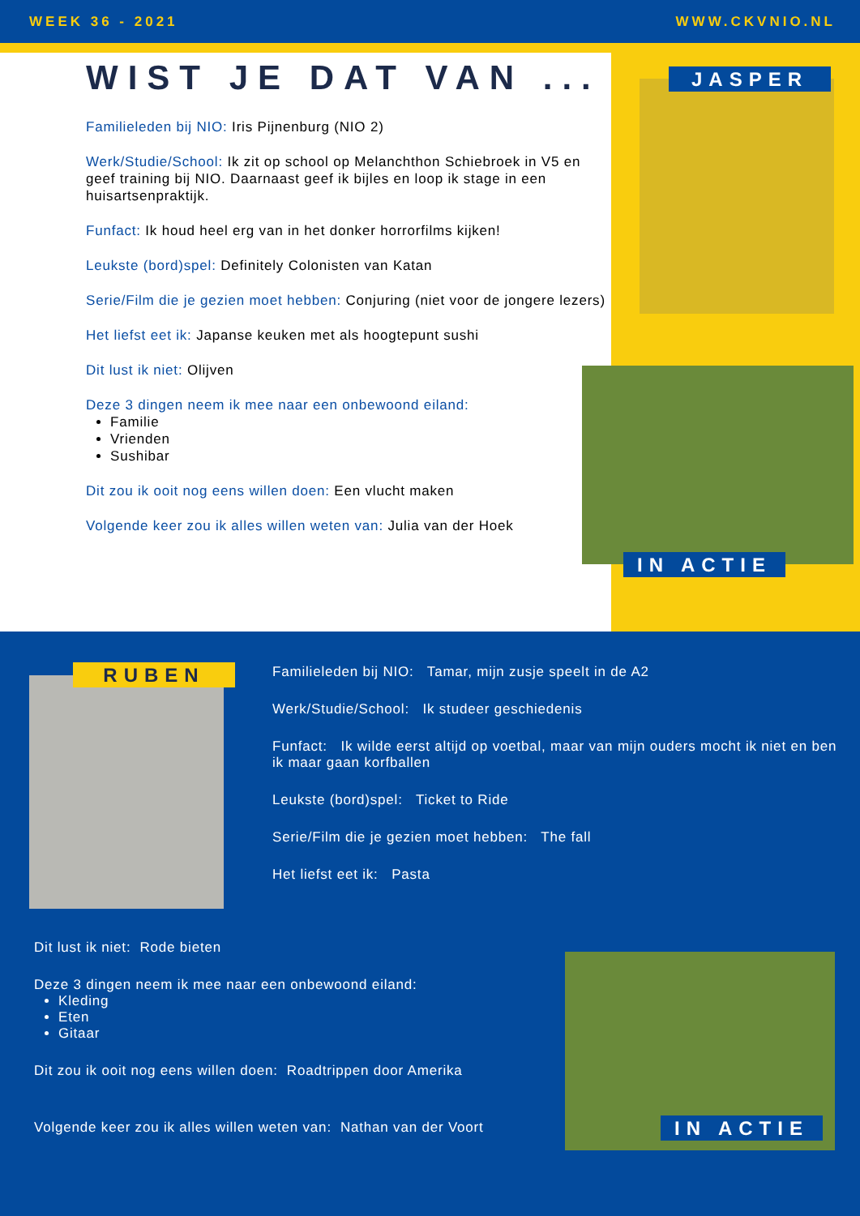WEEK 36 - 2021 WWW.CKVNIO.NL
WIST JE DAT VAN ...
Familieleden bij NIO: Iris Pijnenburg (NIO 2)
Werk/Studie/School: Ik zit op school op Melanchthon Schiebroek in V5 en geef training bij NIO. Daarnaast geef ik bijles en loop ik stage in een huisartsenpraktijk.
Funfact: Ik houd heel erg van in het donker horrorfilms kijken!
Leukste (bord)spel: Definitely Colonisten van Katan
Serie/Film die je gezien moet hebben: Conjuring (niet voor de jongere lezers)
Het liefst eet ik: Japanse keuken met als hoogtepunt sushi
Dit lust ik niet: Olijven
Deze 3 dingen neem ik mee naar een onbewoond eiland:
Familie
Vrienden
Sushibar
Dit zou ik ooit nog eens willen doen: Een vlucht maken
Volgende keer zou ik alles willen weten van: Julia van der Hoek
JASPER
IN ACTIE
RUBEN
Familieleden bij NIO: Tamar, mijn zusje speelt in de A2
Werk/Studie/School: Ik studeer geschiedenis
Funfact: Ik wilde eerst altijd op voetbal, maar van mijn ouders mocht ik niet en ben ik maar gaan korfballen
Leukste (bord)spel: Ticket to Ride
Serie/Film die je gezien moet hebben: The fall
Het liefst eet ik: Pasta
Dit lust ik niet: Rode bieten
Deze 3 dingen neem ik mee naar een onbewoond eiland:
Kleding
Eten
Gitaar
Dit zou ik ooit nog eens willen doen: Roadtrippen door Amerika
Volgende keer zou ik alles willen weten van: Nathan van der Voort
IN ACTIE